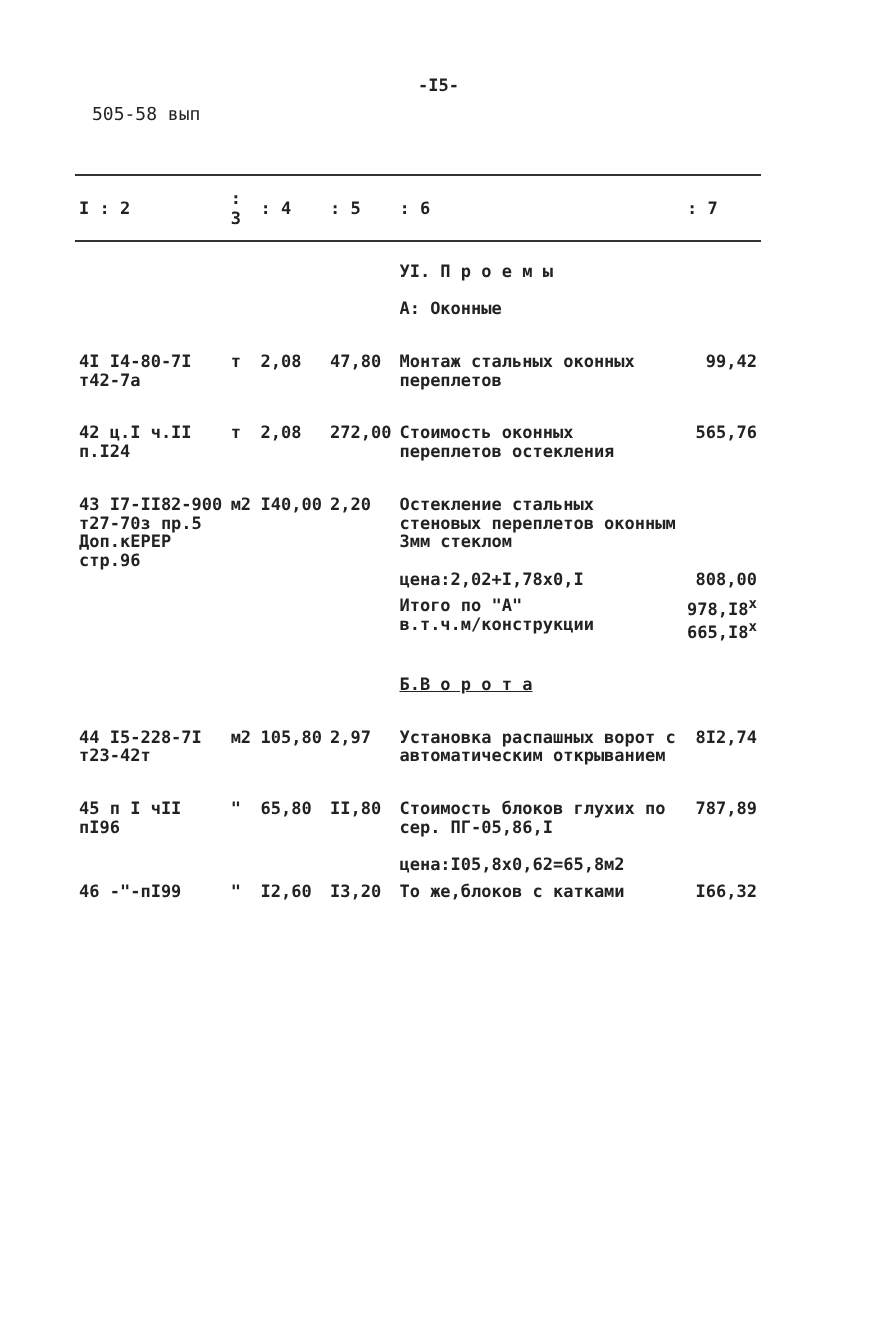-I5-
505-58 вып
| I : 2 | : 3 | : 4 | : 5 | : 6 | : 7 |
| --- | --- | --- | --- | --- | --- |
| | | | | УI. П р о е м ы А: Оконные | |
| 4I I4-80-7I т42-7а | т | 2,08 | 47,80 | Монтаж стальных оконных переплетов | 99,42 |
| 42 ц.I ч.II п.I24 | т | 2,08 | 272,00 | Стоимость оконных переплетов остекления | 565,76 |
| 43 I7-II82-900 т27-70з пр.5 Доп.кЕРЕР стр.96 | м2 | I40,00 | 2,20 | Остекление стальных стеновых переплетов оконным 3мм стеклом цена:2,02+I,78х0,I | 808,00 |
| | | | | Итого по "А" в.т.ч.м/конструкции | 978,I8<sup>x</sup> 665,I8<sup>x</sup> |
| | | | | Б.В о р о т а | |
| 44 I5-228-7I т23-42т | м2 | 105,80 | 2,97 | Установка распашных ворот с автоматическим открыванием | 8I2,74 |
| 45 п I чII пI96 | " | 65,80 | II,80 | Стоимость блоков глухих по сер. ПГ-05,86,I цена:I05,8х0,62=65,8м2 | 787,89 |
| 46 -"-пI99 | " | I2,60 | I3,20 | То же,блоков с катками | I66,32 |